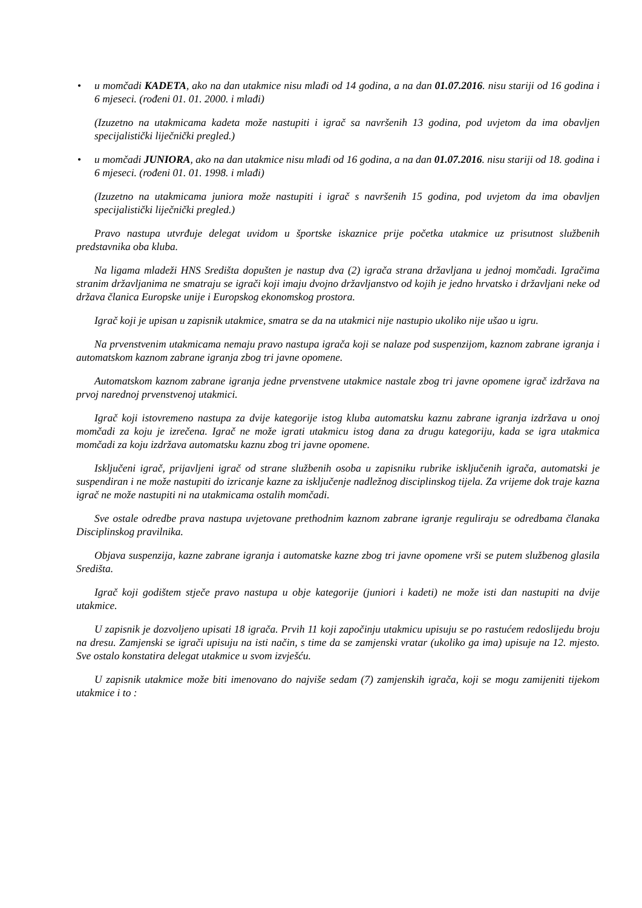• u momčadi KADETA, ako na dan utakmice nisu mlađi od 14 godina, a na dan 01.07.2016. nisu stariji od 16 godina i 6 mjeseci. (rođeni 01. 01. 2000. i mlađi)
(Izuzetno na utakmicama kadeta može nastupiti i igrač sa navršenih 13 godina, pod uvjetom da ima obavljen specijalistički liječnički pregled.)
• u momčadi JUNIORA, ako na dan utakmice nisu mlađi od 16 godina, a na dan 01.07.2016. nisu stariji od 18. godina i 6 mjeseci. (rođeni 01. 01. 1998. i mlađi)
(Izuzetno na utakmicama juniora može nastupiti i igrač s navršenih 15 godina, pod uvjetom da ima obavljen specijalistički liječnički pregled.)
Pravo nastupa utvrđuje delegat uvidom u športske iskaznice prije početka utakmice uz prisutnost službenih predstavnika oba kluba.
Na ligama mladeži HNS Središta dopušten je nastup dva (2) igrača strana državljana u jednoj momčadi. Igračima stranim državljanima ne smatraju se igrači koji imaju dvojno državljanstvo od kojih je jedno hrvatsko i državljani neke od država članica Europske unije i Europskog ekonomskog prostora.
Igrač koji je upisan u zapisnik utakmice, smatra se da na utakmici nije nastupio ukoliko nije ušao u igru.
Na prvenstvenim utakmicama nemaju pravo nastupa igrača koji se nalaze pod suspenzijom, kaznom zabrane igranja i automatskom kaznom zabrane igranja zbog tri javne opomene.
Automatskom kaznom zabrane igranja jedne prvenstvene utakmice nastale zbog tri javne opomene igrač izdržava na prvoj narednoj prvenstvenoj utakmici.
Igrač koji istovremeno nastupa za dvije kategorije istog kluba automatsku kaznu zabrane igranja izdržava u onoj momčadi za koju je izrečena. Igrač ne može igrati utakmicu istog dana za drugu kategoriju, kada se igra utakmica momčadi za koju izdržava automatsku kaznu zbog tri javne opomene.
Isključeni igrač, prijavljeni igrač od strane službenih osoba u zapisniku rubrike isključenih igrača, automatski je suspendiran i ne može nastupiti do izricanje kazne za isključenje nadležnog disciplinskog tijela. Za vrijeme dok traje kazna igrač ne može nastupiti ni na utakmicama ostalih momčadi.
Sve ostale odredbe prava nastupa uvjetovane prethodnim kaznom zabrane igranje reguliraju se odredbama članaka Disciplinskog pravilnika.
Objava suspenzija, kazne zabrane igranja i automatske kazne zbog tri javne opomene vrši se putem službenog glasila Središta.
Igrač koji godištem stječe pravo nastupa u obje kategorije (juniori i kadeti) ne može isti dan nastupiti na dvije utakmice.
U zapisnik je dozvoljeno upisati 18 igrača. Prvih 11 koji započinju utakmicu upisuju se po rastućem redoslijedu broju na dresu. Zamjenski se igrači upisuju na isti način, s time da se zamjenski vratar (ukoliko ga ima) upisuje na 12. mjesto. Sve ostalo konstatira delegat utakmice u svom izvješću.
U zapisnik utakmice može biti imenovano do najviše sedam (7) zamjenskih igrača, koji se mogu zamijeniti tijekom utakmice i to :